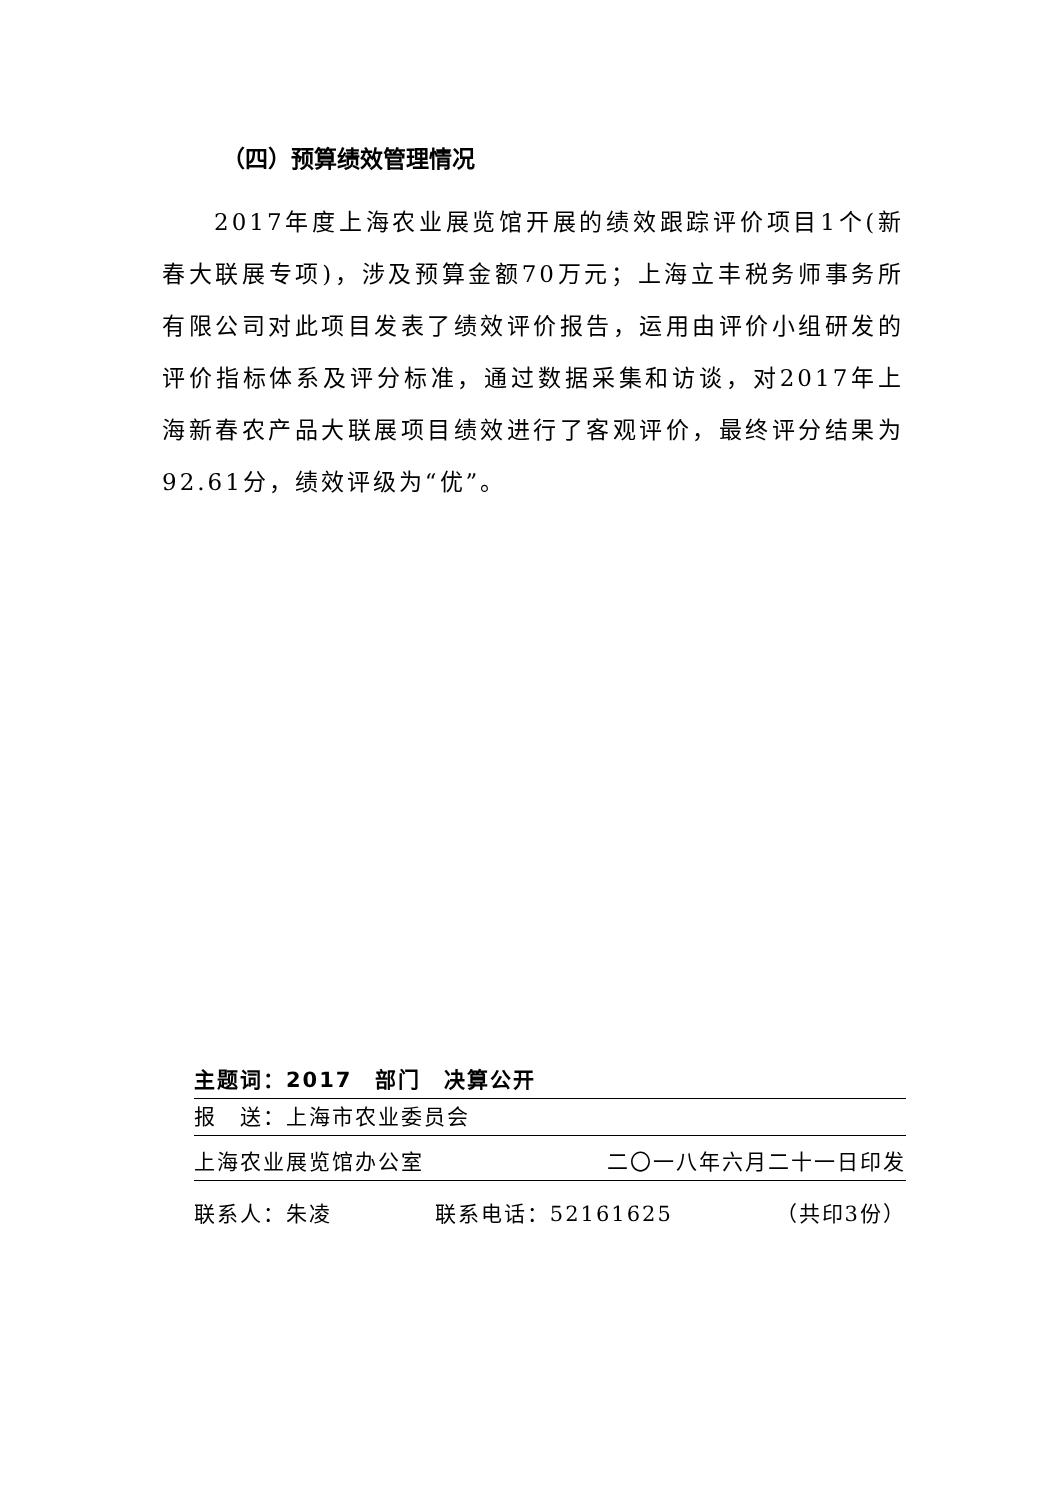（四）预算绩效管理情况
2017年度上海农业展览馆开展的绩效跟踪评价项目1个(新春大联展专项)，涉及预算金额70万元；上海立丰税务师事务所有限公司对此项目发表了绩效评价报告，运用由评价小组研发的评价指标体系及评分标准，通过数据采集和访谈，对2017年上海新春农产品大联展项目绩效进行了客观评价，最终评分结果为92.61分，绩效评级为“优”。
主题词：2017　部门　决算公开
报　送：上海市农业委员会
上海农业展览馆办公室 二〇一八年六月二十一日印发
联系人：朱凌 联系电话：52161625 （共印3份）